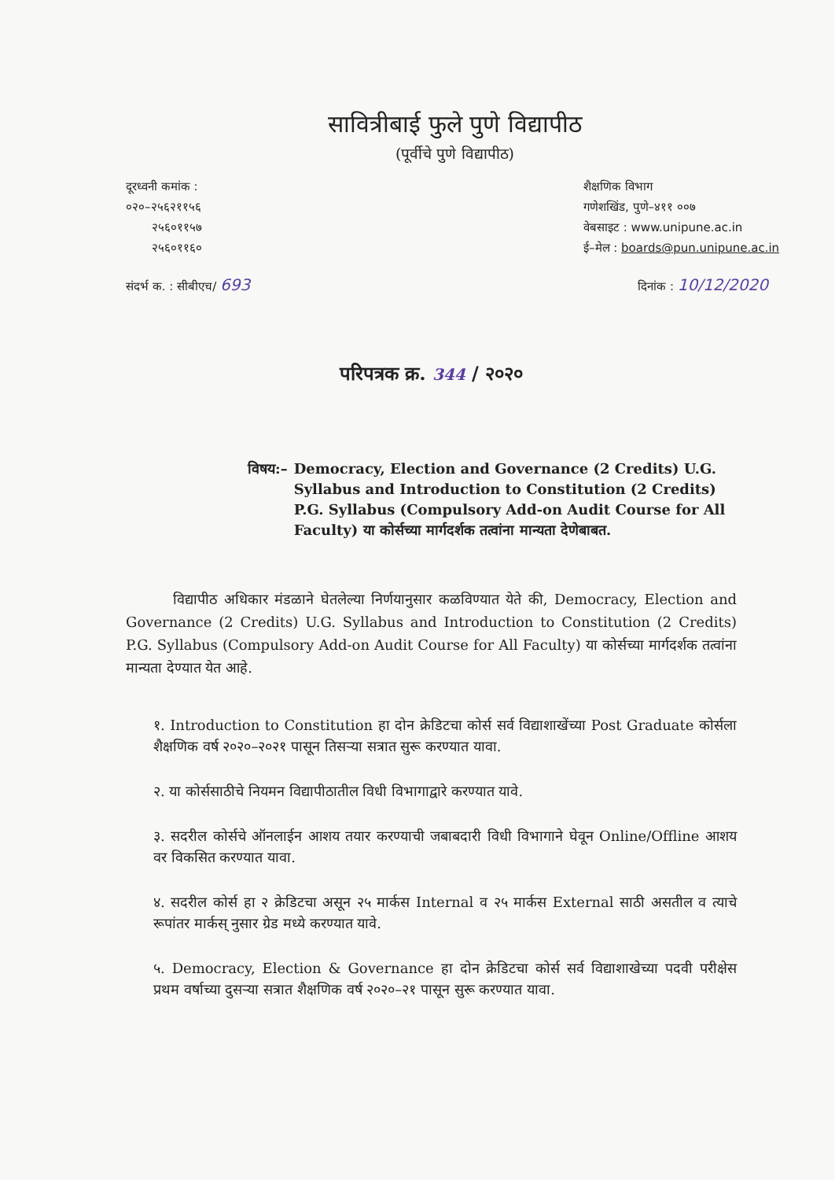सावित्रीबाई फुले पुणे विद्यापीठ
(पूर्वीचे पुणे विद्यापीठ)
दूरध्वनी कमांक :
०२०–२५६२११५६
२५६०११५७
२५६०११६०
शैक्षणिक विभाग
गणेशखिंड, पुणे–४११ ००७
वेबसाइट : www.unipune.ac.in
ई–मेल : boards@pun.unipune.ac.in
संदर्भ क. : सीबीएच/ 693
दिनांक : 10/12/2020
परिपत्रक क्र. 344 / २०२०
विषय:– Democracy, Election and Governance (2 Credits) U.G. Syllabus and Introduction to Constitution (2 Credits) P.G. Syllabus (Compulsory Add-on Audit Course for All Faculty) या कोर्सच्या मार्गदर्शक तत्वांना मान्यता देणेबाबत.
विद्यापीठ अधिकार मंडळाने घेतलेल्या निर्णयानुसार कळविण्यात येते की, Democracy, Election and Governance (2 Credits) U.G. Syllabus and Introduction to Constitution (2 Credits) P.G. Syllabus (Compulsory Add-on Audit Course for All Faculty) या कोर्सच्या मार्गदर्शक तत्वांना मान्यता देण्यात येत आहे.
१. Introduction to Constitution हा दोन क्रेडिटचा कोर्स सर्व विद्याशाखेंच्या Post Graduate कोर्सला शैक्षणिक वर्ष २०२०–२०२१ पासून तिसऱ्या सत्रात सुरू करण्यात यावा.
२. या कोर्ससाठीचे नियमन विद्यापीठातील विधी विभागाद्वारे करण्यात यावे.
३. सदरील कोर्सचे ऑनलाईन आशय तयार करण्याची जबाबदारी विधी विभागाने घेवून Online/Offline आशय वर विकसित करण्यात यावा.
४. सदरील कोर्स हा २ क्रेडिटचा असून २५ मार्कस Internal व २५ मार्कस External साठी असतील व त्याचे रूपांतर मार्कस् नुसार ग्रेड मध्ये करण्यात यावे.
५. Democracy, Election & Governance हा दोन क्रेडिटचा कोर्स सर्व विद्याशाखेच्या पदवी परीक्षेस प्रथम वर्षाच्या दुसऱ्या सत्रात शैक्षणिक वर्ष २०२०–२१ पासून सुरू करण्यात यावा.